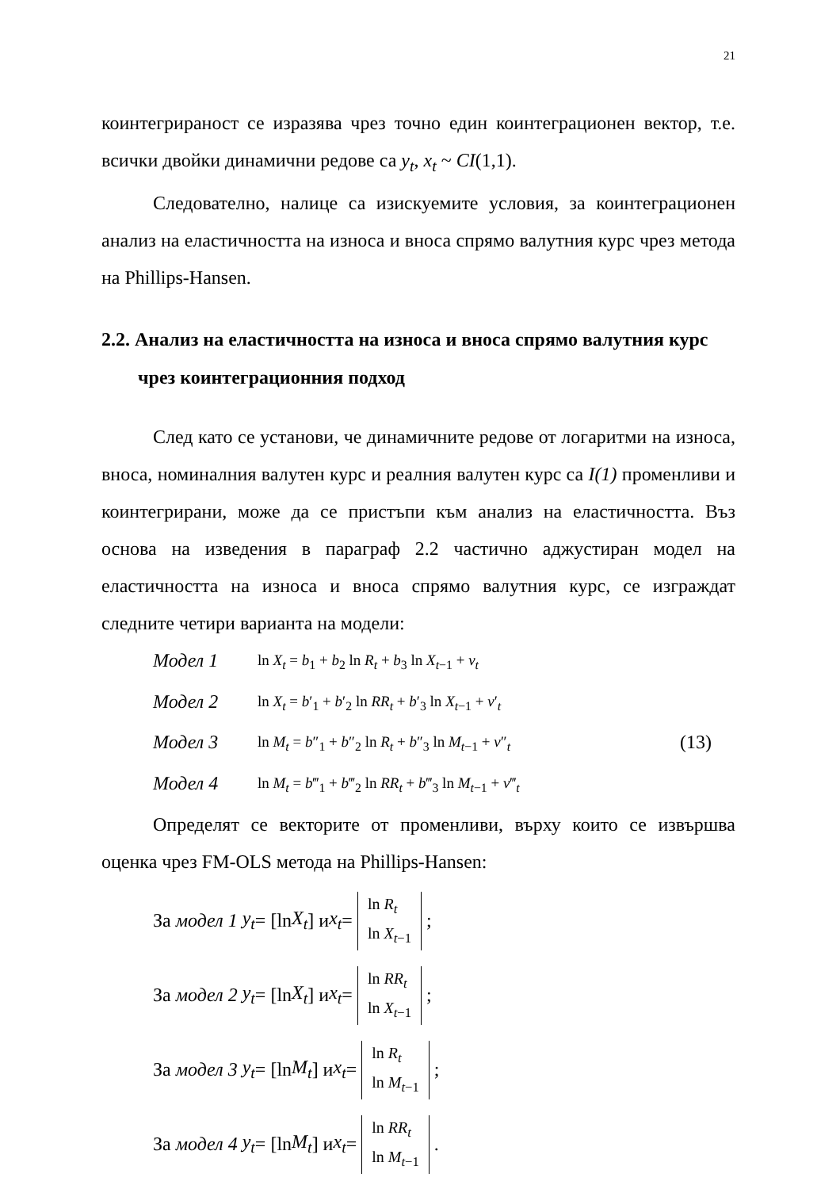21
коинтегрираност се изразява чрез точно един коинтеграционен вектор, т.е. всички двойки динамични редове са y<sub>t</sub>, x<sub>t</sub> ~ CI(1,1).
Следователно, налице са изискуемите условия, за коинтеграционен анализ на еластичността на износа и вноса спрямо валутния курс чрез метода на Phillips-Hansen.
2.2. Анализ на еластичността на износа и вноса спрямо валутния курс чрез коинтеграционния подход
След като се установи, че динамичните редове от логаритми на износа, вноса, номиналния валутен курс и реалния валутен курс са I(1) променливи и коинтегрирани, може да се пристъпи към анализ на еластичността. Въз основа на изведения в параграф 2.2 частично аджустиран модел на еластичността на износа и вноса спрямо валутния курс, се изграждат следните четири варианта на модели:
Модел 1 ln X<sub>t</sub> = b<sub>1</sub> + b<sub>2</sub> ln R<sub>t</sub> + b<sub>3</sub> ln X<sub>t−1</sub> + v<sub>t</sub>
Модел 2 ln X<sub>t</sub> = b′<sub>1</sub> + b′<sub>2</sub> ln RR<sub>t</sub> + b′<sub>3</sub> ln X<sub>t−1</sub> + v′<sub>t</sub>
Модел 3 ln M<sub>t</sub> = b″<sub>1</sub> + b″<sub>2</sub> ln R<sub>t</sub> + b″<sub>3</sub> ln M<sub>t−1</sub> + v″<sub>t</sub> (13)
Модел 4 ln M<sub>t</sub> = b‴<sub>1</sub> + b‴<sub>2</sub> ln RR<sub>t</sub> + b‴<sub>3</sub> ln M<sub>t−1</sub> + v‴<sub>t</sub>
Определят се векторите от променливи, върху които се извършва оценка чрез FM-OLS метода на Phillips-Hansen:
За модел 1 y<sub>t</sub> = [ln X<sub>t</sub>] и x<sub>t</sub> = ln R<sub>t</sub>
ln X<sub>t−1</sub>;
За модел 2 y<sub>t</sub> = [ln X<sub>t</sub>] и x<sub>t</sub> = ln RR<sub>t</sub>
ln X<sub>t−1</sub>;
За модел 3 y<sub>t</sub> = [ln M<sub>t</sub>] и x<sub>t</sub> = ln R<sub>t</sub>
ln M<sub>t−1</sub>;
За модел 4 y<sub>t</sub> = [ln M<sub>t</sub>] и x<sub>t</sub> = ln RR<sub>t</sub>
ln M<sub>t−1</sub>.